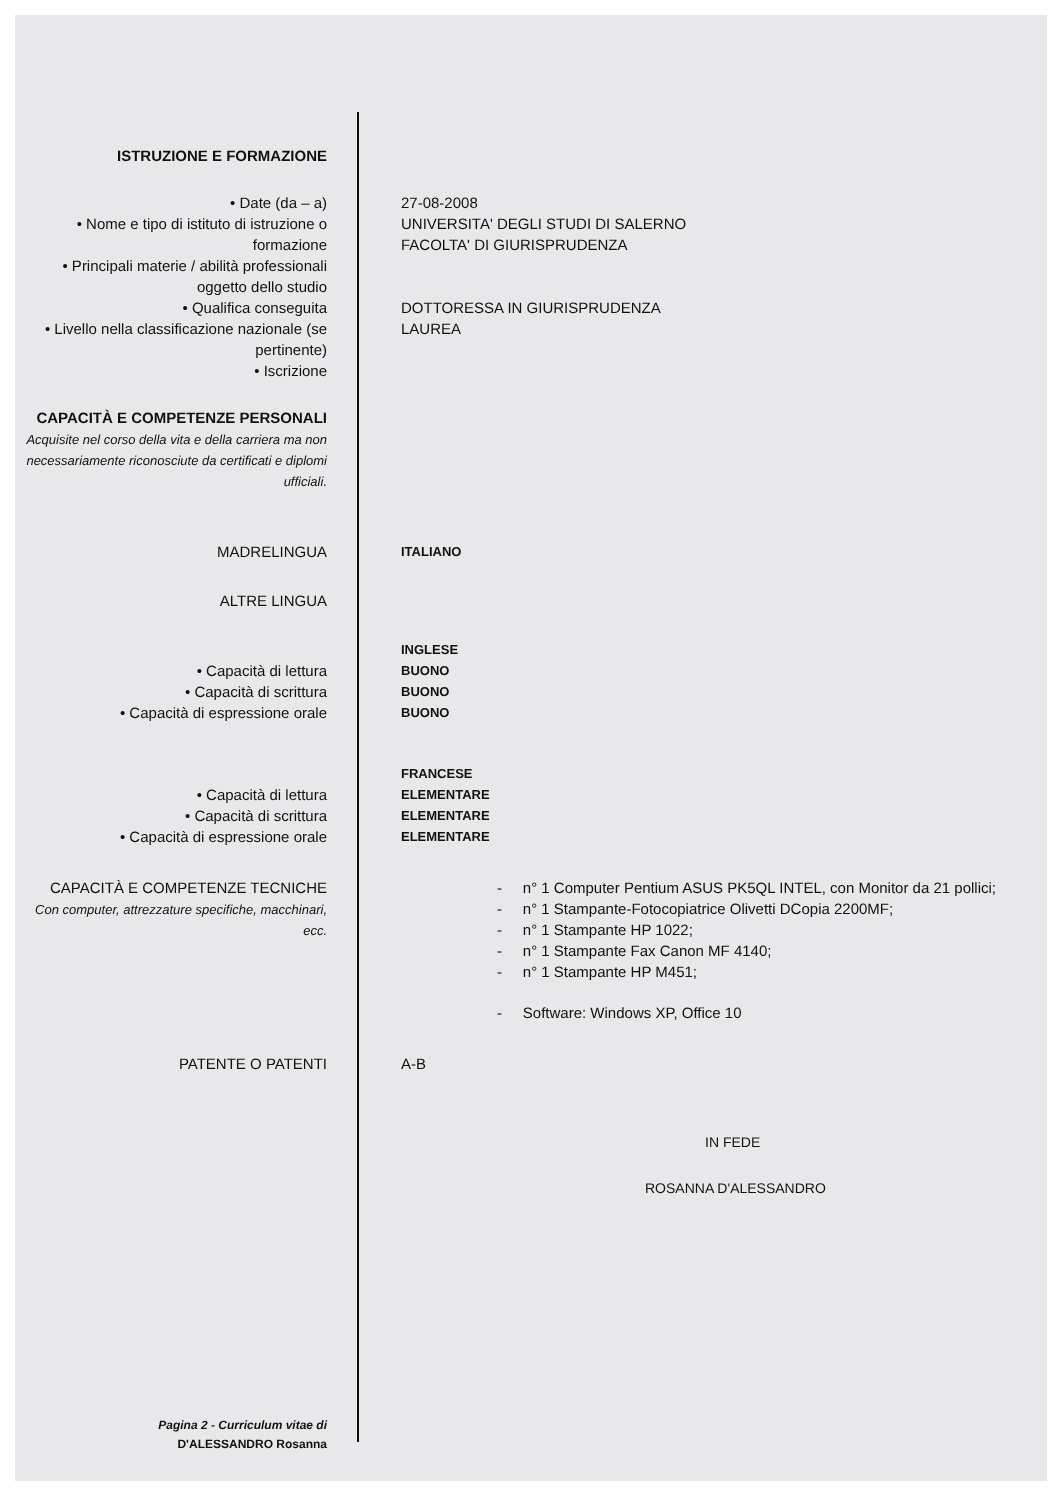ISTRUZIONE E FORMAZIONE
• Date (da – a) 27-08-2008
• Nome e tipo di istituto di istruzione o formazione
UNIVERSITA' DEGLI STUDI DI SALERNO
FACOLTA' DI GIURISPRUDENZA
• Principali materie / abilità professionali oggetto dello studio
• Qualifica conseguita DOTTORESSA IN GIURISPRUDENZA
• Livello nella classificazione nazionale (se pertinente)
LAUREA
• Iscrizione
CAPACITÀ E COMPETENZE PERSONALI
Acquisite nel corso della vita e della carriera ma non necessariamente riconosciute da certificati e diplomi ufficiali.
MADRELINGUA
ITALIANO
ALTRE LINGUA
INGLESE
• Capacità di lettura
BUONO
• Capacità di scrittura
BUONO
• Capacità di espressione orale
BUONO
FRANCESE
• Capacità di lettura
ELEMENTARE
• Capacità di scrittura
ELEMENTARE
• Capacità di espressione orale
ELEMENTARE
CAPACITÀ E COMPETENZE TECNICHE
Con computer, attrezzature specifiche, macchinari, ecc.
- n° 1 Computer Pentium ASUS PK5QL INTEL, con Monitor da 21 pollici;
- n° 1 Stampante-Fotocopiatrice Olivetti DCopia 2200MF;
- n° 1 Stampante HP 1022;
- n° 1 Stampante Fax Canon MF 4140;
- n° 1 Stampante HP M451;
- Software: Windows XP, Office 10
PATENTE O PATENTI A-B
IN FEDE
ROSANNA D'ALESSANDRO
Pagina 2 - Curriculum vitae di
D'ALESSANDRO Rosanna